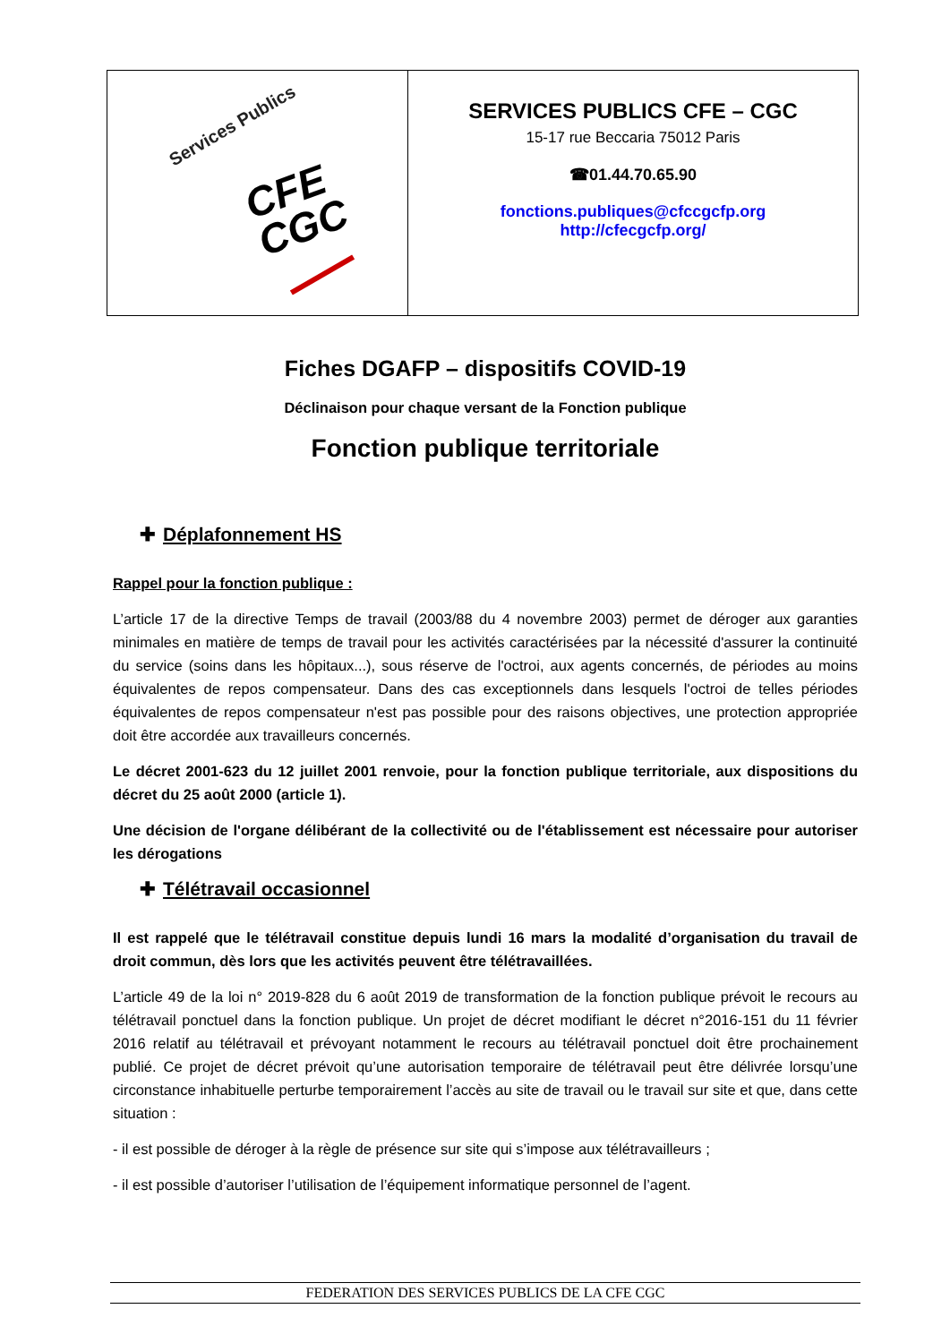| Services Publics CFE CGC | SERVICES PUBLICS CFE – CGC 15-17 rue Beccaria 75012 Paris ☎01.44.70.65.90 fonctions.publiques@cfccgcfp.org http://cfecgcfp.org/ |
Fiches DGAFP – dispositifs COVID-19
Déclinaison pour chaque versant de la Fonction publique
Fonction publique territoriale
✚ Déplafonnement HS
Rappel pour la fonction publique :
L’article 17 de la directive Temps de travail (2003/88 du 4 novembre 2003) permet de déroger aux garanties minimales en matière de temps de travail pour les activités caractérisées par la nécessité d'assurer la continuité du service (soins dans les hôpitaux...), sous réserve de l'octroi, aux agents concernés, de périodes au moins équivalentes de repos compensateur. Dans des cas exceptionnels dans lesquels l'octroi de telles périodes équivalentes de repos compensateur n'est pas possible pour des raisons objectives, une protection appropriée doit être accordée aux travailleurs concernés.
Le décret 2001-623 du 12 juillet 2001 renvoie, pour la fonction publique territoriale, aux dispositions du décret du 25 août 2000 (article 1).
Une décision de l'organe délibérant de la collectivité ou de l'établissement est nécessaire pour autoriser les dérogations
✚ Télétravail occasionnel
Il est rappelé que le télétravail constitue depuis lundi 16 mars la modalité d’organisation du travail de droit commun, dès lors que les activités peuvent être télétravaillées.
L’article 49 de la loi n° 2019-828 du 6 août 2019 de transformation de la fonction publique prévoit le recours au télétravail ponctuel dans la fonction publique. Un projet de décret modifiant le décret n°2016-151 du 11 février 2016 relatif au télétravail et prévoyant notamment le recours au télétravail ponctuel doit être prochainement publié. Ce projet de décret prévoit qu’une autorisation temporaire de télétravail peut être délivrée lorsqu’une circonstance inhabituelle perturbe temporairement l’accès au site de travail ou le travail sur site et que, dans cette situation :
- il est possible de déroger à la règle de présence sur site qui s’impose aux télétravailleurs ;
- il est possible d’autoriser l’utilisation de l’équipement informatique personnel de l’agent.
FEDERATION DES SERVICES PUBLICS DE LA CFE CGC